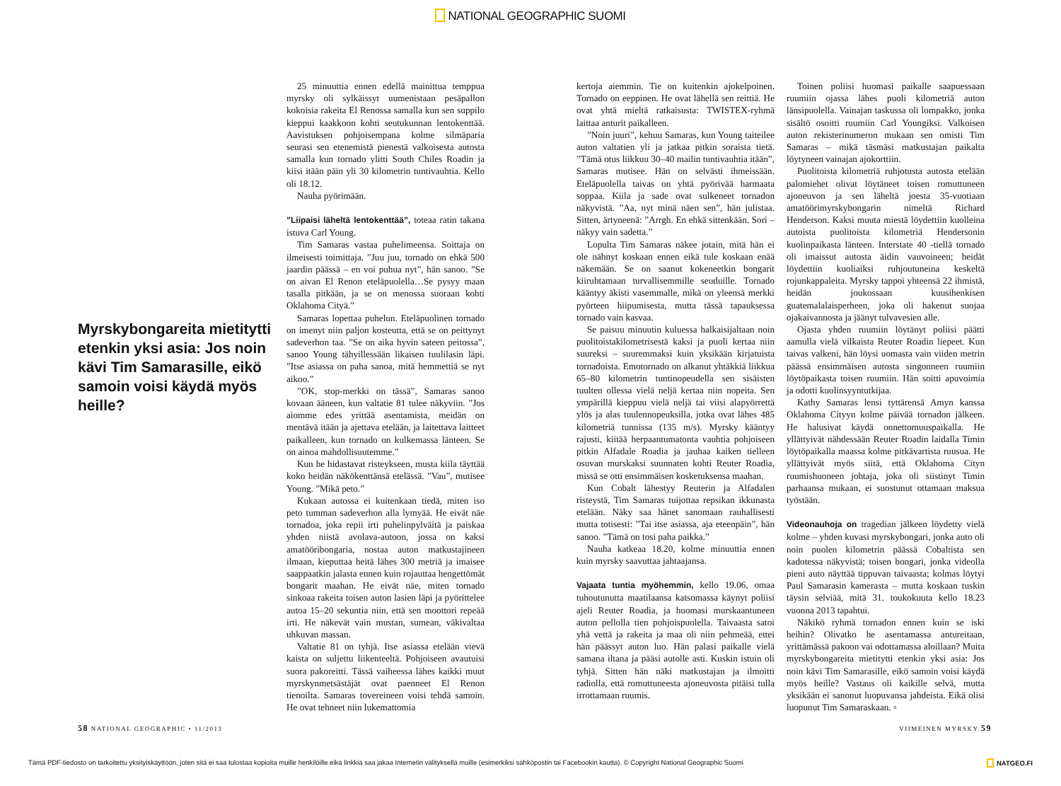NATIONAL GEOGRAPHIC SUOMI
Myrskybongareita mietitytti etenkin yksi asia: Jos noin kävi Tim Samarasille, eikö samoin voisi käydä myös heille?
25 minuuttia ennen edellä mainittua temppua myrsky oli sylkäissyt uumenistaan pesäpallon kokoisia rakeita El Renossa samalla kun sen suppilo kieppui kaakkoon kohti seutukunnan lentokenttää. Aavistuksen pohjoisempana kolme silmäparia seurasi sen etenemistä pienestä valkoisesta autosta samalla kun tornado ylitti South Chiles Roadin ja kiisi itään päin yli 30 kilometrin tuntivauhtia. Kello oli 18.12.
Nauha pyörimään.
”Liipaisi läheltä lentokenttää”, toteaa ratin takana istuva Carl Young.
Tim Samaras vastaa puhelimeensa. Soittaja on ilmeisesti toimittaja. ”Juu juu, tornado on ehkä 500 jaardin päässä – en voi puhua nyt”, hän sanoo. ”Se on aivan El Renon eteläpuolella…Se pysyy maan tasalla pitkään, ja se on menossa suoraan kohti Oklahoma Cityä.”
Samaras lopettaa puhelun. Eteläpuolinen tornado on imenyt niin paljon kosteutta, että se on peittynyt sadeverhon taa. ”Se on aika hyvin sateen peitossa”, sanoo Young tähyillessään likaisen tuulilasin läpi. ”Itse asiassa on paha sanoa, mitä hemmettiä se nyt aikoo.”
”OK, stop-merkki on tässä”, Samaras sanoo kovaan ääneen, kun valtatie 81 tulee näkyviin. ”Jos aiomme edes yrittää asentamista, meidän on mentävä itään ja ajettava etelään, ja laitettava laitteet paikalleen, kun tornado on kulkemassa länteen. Se on ainoa mahdollisuutemme.”
Kun he hidastavat risteykseen, musta kiila täyttää koko heidän näkökenttänsä etelässä. ”Vau”, mutisee Young. ”Mikä peto.”
Kukaan autossa ei kuitenkaan tiedä, miten iso peto tumman sadeverhon alla lymyää. He eivät näe tornadoa, joka repii irti puhelinpylväitä ja paiskaa yhden niistä avolava-autoon, jossa on kaksi amatööribongaria, nostaa auton matkustajineen ilmaan, kieputtaa heitä lähes 300 metriä ja imaisee saappaatkin jalasta ennen kuin rojauttaa hengettömät bongarit maahan. He eivät näe, miten tornado sinkoaa rakeita toisen auton lasien läpi ja pyörittelee autoa 15–20 sekuntia niin, että sen moottori repeää irti. He näkevät vain mustan, sumean, väkivaltaa uhkuvan massan.
Valtatie 81 on tyhjä. Itse asiassa etelään vievä kaista on suljettu liikenteeltä. Pohjoiseen avautuisi suora pakoreitti. Tässä vaiheessa lähes kaikki muut myrskynmetsästäjät ovat paenneet El Renon tienoilta. Samaras tovereineen voisi tehdä samoin. He ovat tehneet niin lukemattomia
kertoja aiemmin. Tie on kuitenkin ajokelpoinen. Tornado on eeppinen. He ovat lähellä sen reittiä. He ovat yhtä mieltä ratkaisusta: TWISTEX-ryhmä laittaa anturit paikalleen.
”Noin juuri”, kehuu Samaras, kun Young taiteilee auton valtatien yli ja jatkaa pitkin soraista tietä. ”Tämä otus liikkuu 30–40 mailin tuntivauhtia itään”, Samaras mutisee. Hän on selvästi ihmeissään. Eteläpuolella taivas on yhtä pyörivää harmaata soppaa. Kiila ja sade ovat sulkeneet tornadon näkyvistä. ”Aa, nyt minä näen sen”, hän julistaa. Sitten, ärtyneenä: ”Arrgh. En ehkä sittenkään. Sori – näkyy vain sadetta.”
Lopulta Tim Samaras näkee jotain, mitä hän ei ole nähnyt koskaan ennen eikä tule koskaan enää näkemään. Se on saanut kokeneetkin bongarit kiiruhtamaan turvallisemmille seuduille. Tornado kääntyy äkisti vasemmalle, mikä on yleensä merkki pyörteen hiipumisesta, mutta tässä tapauksessa tornado vain kasvaa.
Se paisuu minuutin kuluessa halkaisijaltaan noin puolitoistakilometrisestä kaksi ja puoli kertaa niin suureksi – suuremmaksi kuin yksikään kirjatuista tornadoista. Emotornado on alkanut yhtäkkiä liikkua 65–80 kilometrin tuntinopeudella sen sisäisten tuulten ollessa vielä neljä kertaa niin nopeita. Sen ympärillä kieppuu vielä neljä tai viisi alapyörrettä ylös ja alas tuulennopeuksilla, jotka ovat lähes 485 kilometriä tunnissa (135 m/s). Myrsky kääntyy rajusti, kiitää herpaantumatonta vauhtia pohjoiseen pitkin Alfadale Roadia ja jauhaa kaiken tielleen osuvan murskaksi suunnaten kohti Reuter Roadia, missä se otti ensimmäisen kosketuksensa maahan.
Kun Cobalt lähestyy Reuterin ja Alfadalen risteystä, Tim Samaras tuijottaa repsikan ikkunasta etelään. Näky saa hänet sanomaan rauhallisesti mutta totisesti: ”Tai itse asiassa, aja eteenpäin”, hän sanoo. ”Tämä on tosi paha paikka.”
Nauha katkeaa 18.20, kolme minuuttia ennen kuin myrsky saavuttaa jahtaajansa.
Vajaata tuntia myöhemmin, kello 19.06, omaa tuhoutunutta maatilaansa katsomassa käynyt poliisi ajeli Reuter Roadia, ja huomasi murskaantuneen auton pellolla tien pohjoispuolella. Taivaasta satoi yhä vettä ja rakeita ja maa oli niin pehmeää, ettei hän päässyt auton luo. Hän palasi paikalle vielä samana iltana ja pääsi autolle asti. Kuskin istuin oli tyhjä. Sitten hän näki matkustajan ja ilmoitti radiolla, että romuttuneesta ajoneuvosta pitäisi tulla irrottamaan ruumis.
Toinen poliisi huomasi paikalle saapuessaan ruumiin ojassa lähes puoli kilometriä auton länsipuolella. Vainajan taskussa oli lompakko, jonka sisältö osoitti ruumiin Carl Youngiksi. Valkoisen auton rekisterinumeron mukaan sen omisti Tim Samaras – mikä täsmäsi matkustajan paikalta löytyneen vainajan ajokorttiin.
Puolitoista kilometriä ruhjotusta autosta etelään palomiehet olivat löytäneet toisen romuttuneen ajoneuvon ja sen läheltä joesta 35-vuotiaan amatöörimyrskybongarin nimeltä Richard Henderson. Kaksi muuta miestä löydettiin kuolleina autoista puolitoista kilometriä Hendersonin kuolinpaikasta länteen. Interstate 40 -tiellä tornado oli imaissut autosta äidin vauvoineen; heidät löydettiin kuoliaiksi ruhjoutuneina keskeltä rojunkappaleita. Myrsky tappoi yhteensä 22 ihmistä, heidän joukossaan kuusihenkisen guatemalalaisperheen, joka oli hakenut suojaa ojakaivannosta ja jäänyt tulvavesien alle.
Ojasta yhden ruumiin löytänyt poliisi päätti aamulla vielä vilkaista Reuter Roadin liepeet. Kun taivas valkeni, hän löysi uomasta vain viiden metrin päässä ensimmäisen autosta singonneen ruumiin löytöpaikasta toisen ruumiin. Hän soitti apuvoimia ja odotti kuolinsyyntutkijaa.
Kathy Samaras lensi tyttärensä Amyn kanssa Oklahoma Cityyn kolme päivää tornadon jälkeen. He halusivat käydä onnettomuuspaikalla. He yllättyivät nähdessään Reuter Roadin laidalla Timin löytöpaikalla maassa kolme pitkävartista ruusua. He yllättyivät myös siitä, että Oklahoma Cityn ruumishuoneen johtaja, joka oli siistinyt Timin parhaansa mukaan, ei suostunut ottamaan maksua työstään.
Videonauhoja on tragedian jälkeen löydetty vielä kolme – yhden kuvasi myrskybongari, jonka auto oli noin puolen kilometrin päässä Cobaltista sen kadotessa näkyvistä; toisen bongari, jonka videolla pieni auto näyttää tippuvan taivaasta; kolmas löytyi Paul Samarasin kamerasta – mutta koskaan tuskin täysin selviää, mitä 31. toukokuuta kello 18.23 vuonna 2013 tapahtui.
Näkikö ryhmä tornadon ennen kuin se iski heihin? Olivatko he asentamassa antureitaan, yrittämässä pakoon vai odottamassa aloillaan? Muita myrskybongareita mietitytti etenkin yksi asia: Jos noin kävi Tim Samarasille, eikö samoin voisi käydä myös heille? Vastaus oli kaikille selvä, mutta yksikään ei sanonut luopuvansa jahdeista. Eikä olisi luopunut Tim Samaraskaan. ▫
58 NATIONAL GEOGRAPHIC • 11/2013 VIIMEINEN MYRSKY 59
Tämä PDF-tiedosto on tarkoitettu yksityiskäyttöön, joten sitä ei saa tulostaa kopioita muille henkilöille eikä linkkiä saa jakaa Internetin välityksellä muille (esimerkiksi sähköpostin tai Facebookin kautta). © Copyright National Geographic Suomi NATGEO.FI